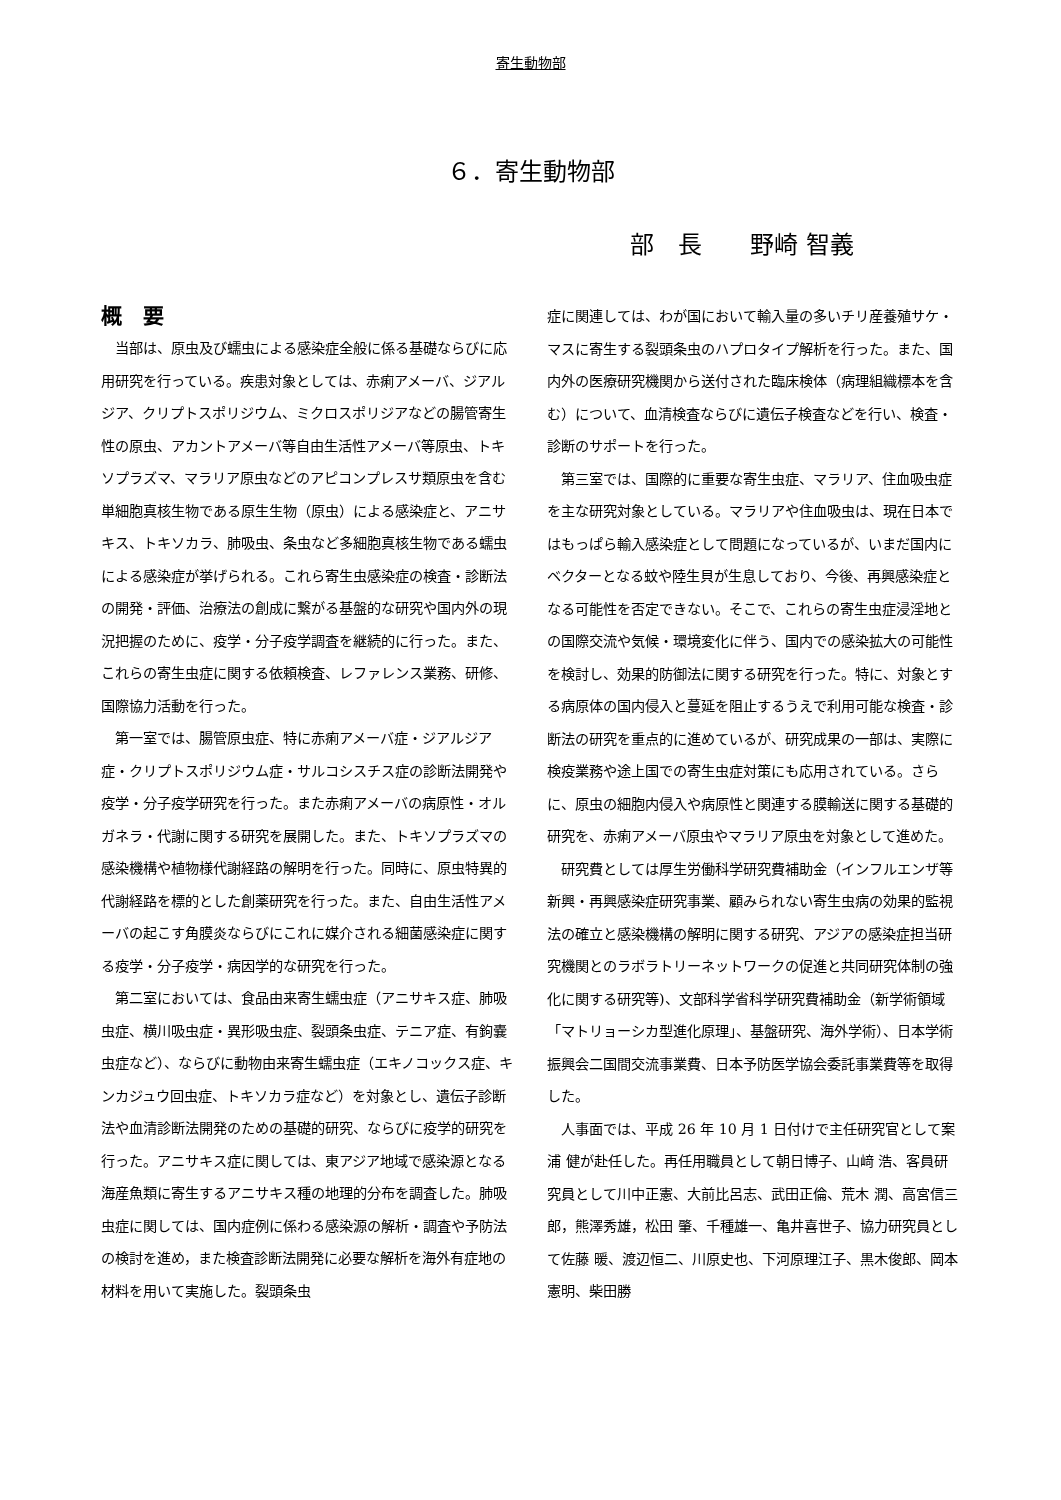寄生動物部
６．寄生動物部
部　長　　野崎 智義
概　要
当部は、原虫及び蠕虫による感染症全般に係る基礎ならびに応用研究を行っている。疾患対象としては、赤痢アメーバ、ジアルジア、クリプトスポリジウム、ミクロスポリジアなどの腸管寄生性の原虫、アカントアメーバ等自由生活性アメーバ等原虫、トキソプラズマ、マラリア原虫などのアピコンプレスサ類原虫を含む単細胞真核生物である原生生物（原虫）による感染症と、アニサキス、トキソカラ、肺吸虫、条虫など多細胞真核生物である蠕虫による感染症が挙げられる。これら寄生虫感染症の検査・診断法の開発・評価、治療法の創成に繋がる基盤的な研究や国内外の現況把握のために、疫学・分子疫学調査を継続的に行った。また、これらの寄生虫症に関する依頼検査、レファレンス業務、研修、国際協力活動を行った。
第一室では、腸管原虫症、特に赤痢アメーバ症・ジアルジア症・クリプトスポリジウム症・サルコシスチス症の診断法開発や疫学・分子疫学研究を行った。また赤痢アメーバの病原性・オルガネラ・代謝に関する研究を展開した。また、トキソプラズマの感染機構や植物様代謝経路の解明を行った。同時に、原虫特異的代謝経路を標的とした創薬研究を行った。また、自由生活性アメーバの起こす角膜炎ならびにこれに媒介される細菌感染症に関する疫学・分子疫学・病因学的な研究を行った。
第二室においては、食品由来寄生蠕虫症（アニサキス症、肺吸虫症、横川吸虫症・異形吸虫症、裂頭条虫症、テニア症、有鉤嚢虫症など）、ならびに動物由来寄生蠕虫症（エキノコックス症、キンカジュウ回虫症、トキソカラ症など）を対象とし、遺伝子診断法や血清診断法開発のための基礎的研究、ならびに疫学的研究を行った。アニサキス症に関しては、東アジア地域で感染源となる海産魚類に寄生するアニサキス種の地理的分布を調査した。肺吸虫症に関しては、国内症例に係わる感染源の解析・調査や予防法の検討を進め，また検査診断法開発に必要な解析を海外有症地の材料を用いて実施した。裂頭条虫
症に関連しては、わが国において輸入量の多いチリ産養殖サケ・マスに寄生する裂頭条虫のハプロタイプ解析を行った。また、国内外の医療研究機関から送付された臨床検体（病理組織標本を含む）について、血清検査ならびに遺伝子検査などを行い、検査・診断のサポートを行った。
第三室では、国際的に重要な寄生虫症、マラリア、住血吸虫症を主な研究対象としている。マラリアや住血吸虫は、現在日本ではもっぱら輸入感染症として問題になっているが、いまだ国内にベクターとなる蚊や陸生貝が生息しており、今後、再興感染症となる可能性を否定できない。そこで、これらの寄生虫症浸淫地との国際交流や気候・環境変化に伴う、国内での感染拡大の可能性を検討し、効果的防御法に関する研究を行った。特に、対象とする病原体の国内侵入と蔓延を阻止するうえで利用可能な検査・診断法の研究を重点的に進めているが、研究成果の一部は、実際に検疫業務や途上国での寄生虫症対策にも応用されている。さらに、原虫の細胞内侵入や病原性と関連する膜輸送に関する基礎的研究を、赤痢アメーバ原虫やマラリア原虫を対象として進めた。
研究費としては厚生労働科学研究費補助金（インフルエンザ等新興・再興感染症研究事業、顧みられない寄生虫病の効果的監視法の確立と感染機構の解明に関する研究、アジアの感染症担当研究機関とのラボラトリーネットワークの促進と共同研究体制の強化に関する研究等)、文部科学省科学研究費補助金（新学術領域「マトリョーシカ型進化原理」、基盤研究、海外学術）、日本学術振興会二国間交流事業費、日本予防医学協会委託事業費等を取得した。
人事面では、平成 26 年 10 月 1 日付けで主任研究官として案浦 健が赴任した。再任用職員として朝日博子、山﨑 浩、客員研究員として川中正憲、大前比呂志、武田正倫、荒木 潤、高宮信三郎，熊澤秀雄，松田 肇、千種雄一、亀井喜世子、協力研究員として佐藤 暖、渡辺恒二、川原史也、下河原理江子、黒木俊郎、岡本憲明、柴田勝